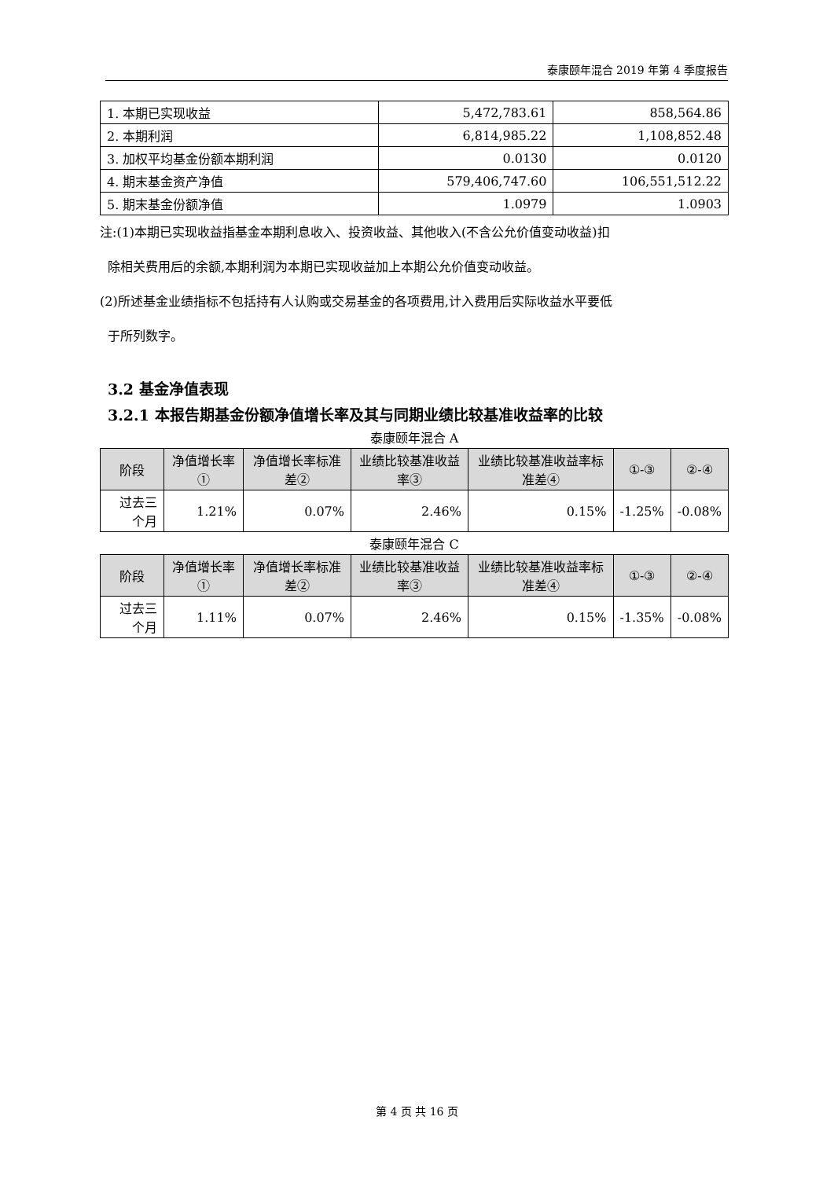泰康颐年混合 2019 年第 4 季度报告
| 1. 本期已实现收益 | 5,472,783.61 | 858,564.86 |
| 2. 本期利润 | 6,814,985.22 | 1,108,852.48 |
| 3. 加权平均基金份额本期利润 | 0.0130 | 0.0120 |
| 4. 期末基金资产净值 | 579,406,747.60 | 106,551,512.22 |
| 5. 期末基金份额净值 | 1.0979 | 1.0903 |
注:(1)本期已实现收益指基金本期利息收入、投资收益、其他收入(不含公允价值变动收益)扣
除相关费用后的余额,本期利润为本期已实现收益加上本期公允价值变动收益。
(2)所述基金业绩指标不包括持有人认购或交易基金的各项费用,计入费用后实际收益水平要低
于所列数字。
3.2 基金净值表现
3.2.1 本报告期基金份额净值增长率及其与同期业绩比较基准收益率的比较
泰康颐年混合 A
| 阶段 | 净值增长率① | 净值增长率标准差② | 业绩比较基准收益率③ | 业绩比较基准收益率标准差④ | ①-③ | ②-④ |
| --- | --- | --- | --- | --- | --- | --- |
| 过去三个月 | 1.21% | 0.07% | 2.46% | 0.15% | -1.25% | -0.08% |
泰康颐年混合 C
| 阶段 | 净值增长率① | 净值增长率标准差② | 业绩比较基准收益率③ | 业绩比较基准收益率标准差④ | ①-③ | ②-④ |
| --- | --- | --- | --- | --- | --- | --- |
| 过去三个月 | 1.11% | 0.07% | 2.46% | 0.15% | -1.35% | -0.08% |
第 4 页 共 16 页